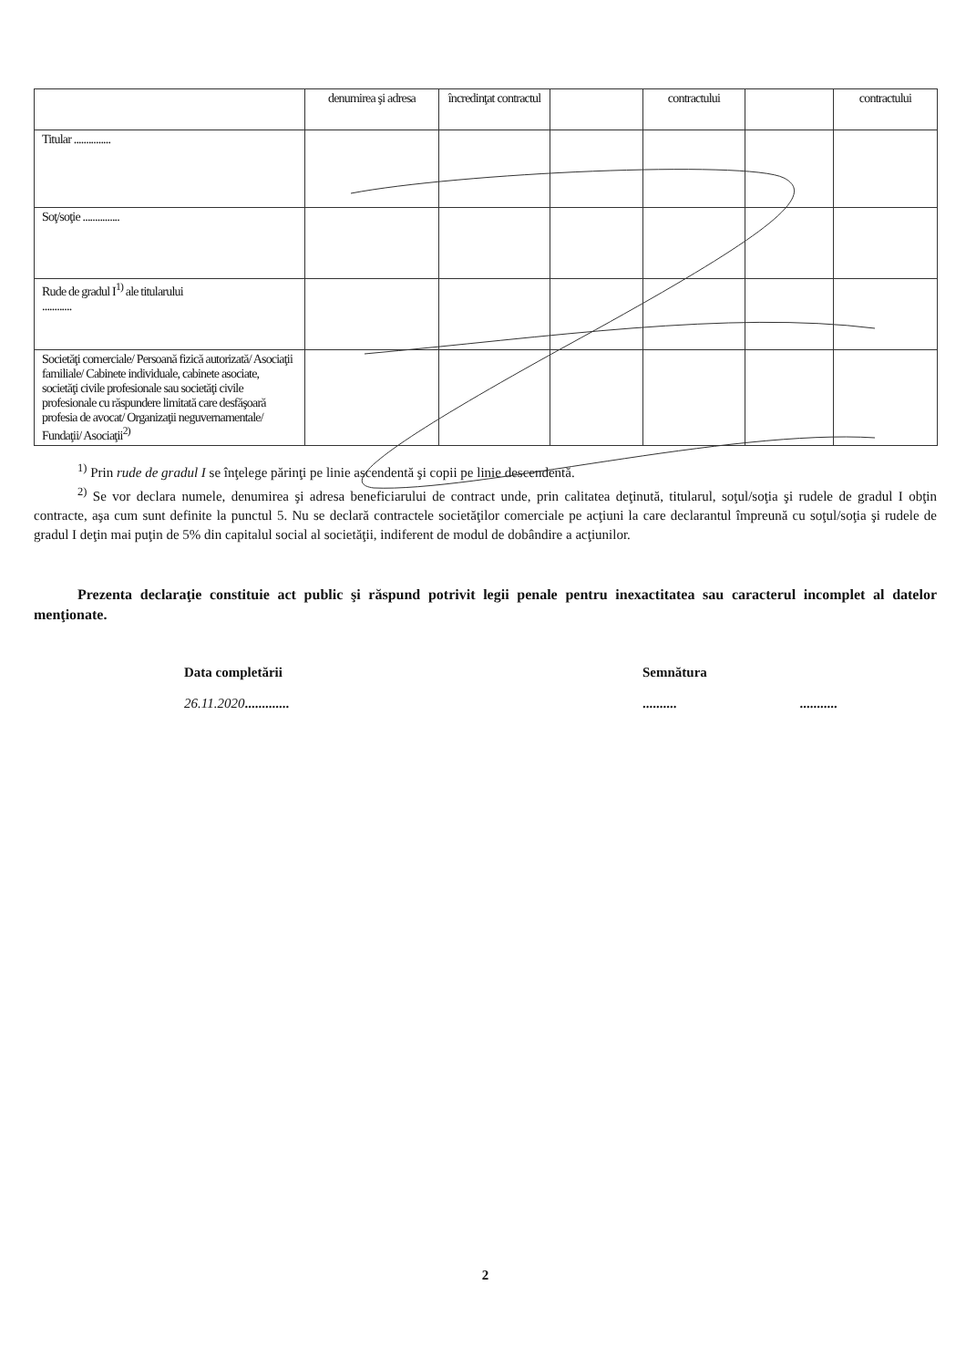| | denumirea şi adresa | încredinţat contractul | | contractului | | contractului |
| Titular ............... | | | | | | |
| Soţ/soţie ............... | | | | | | |
| Rude de gradul I<sup>1)</sup> ale titularului ............ | | | | | | |
| Societăţi comerciale/ Persoană fizică autorizată/ Asociaţii familiale/ Cabinete individuale, cabinete asociate, societăţi civile profesionale sau societăţi civile profesionale cu răspundere limitată care desfăşoară profesia de avocat/ Organizaţii neguvernamentale/ Fundaţii/ Asociaţii<sup>2)</sup> | | | | | | |
<sup>1)</sup> Prin rude de gradul I se înţelege părinţi pe linie ascendentă şi copii pe linie descendentă.
<sup>2)</sup> Se vor declara numele, denumirea şi adresa beneficiarului de contract unde, prin calitatea deţinută, titularul, soţul/soţia şi rudele de gradul I obţin contracte, aşa cum sunt definite la punctul 5. Nu se declară contractele societăţilor comerciale pe acţiuni la care declarantul împreună cu soţul/soţia şi rudele de gradul I deţin mai puţin de 5% din capitalul social al societăţii, indiferent de modul de dobândire a acţiunilor.
Prezenta declaraţie constituie act public şi răspund potrivit legii penale pentru inexactitatea sau caracterul incomplet al datelor menţionate.
Data completării
26.11.2020.............
Semnătura
.......... ...........
2